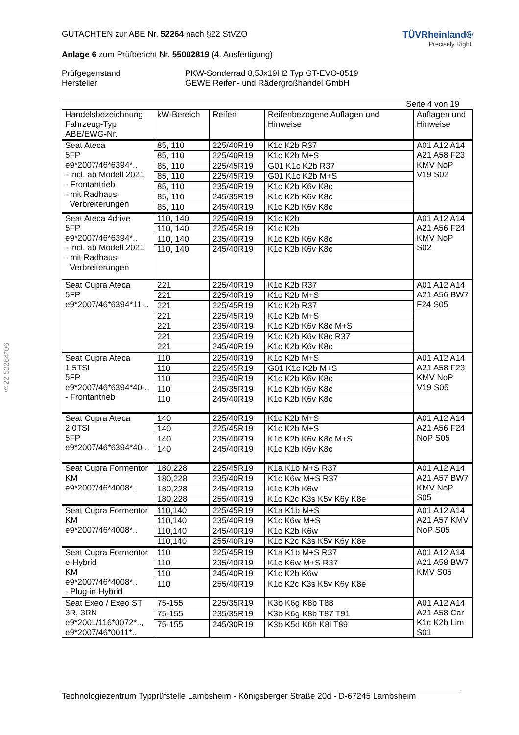§22 52264*06
GUTACHTEN zur ABE Nr. 52264 nach §22 StVZO
Anlage 6 zum Prüfbericht Nr. 55002819 (4. Ausfertigung)
TÜVRheinland®
Precisely Right.
Prüfgegenstand PKW-Sonderrad 8,5Jx19H2 Typ GT-EVO-8519 Hersteller GEWE Reifen- und Rädergroßhandel GmbH
Seite 4 von 19
| Handelsbezeichnung Fahrzeug-Typ ABE/EWG-Nr. | kW-Bereich | Reifen | Reifenbezogene Auflagen und Hinweise | Auflagen und Hinweise |
| --- | --- | --- | --- | --- |
| Seat Ateca 5FP e9*2007/46*6394*.. - incl. ab Modell 2021 - Frontantrieb - mit Radhaus- Verbreiterungen | 85, 110 | 225/40R19 | K1c K2b R37 | A01 A12 A14 A21 A58 F23 KMV NoP V19 S02 |
| | 85, 110 | 225/40R19 | K1c K2b M+S | |
| | 85, 110 | 225/45R19 | G01 K1c K2b R37 | |
| | 85, 110 | 225/45R19 | G01 K1c K2b M+S | |
| | 85, 110 | 235/40R19 | K1c K2b K6v K8c | |
| | 85, 110 | 245/35R19 | K1c K2b K6v K8c | |
| | 85, 110 | 245/40R19 | K1c K2b K6v K8c | |
| Seat Ateca 4drive 5FP e9*2007/46*6394*.. - incl. ab Modell 2021 - mit Radhaus- Verbreiterungen | 110, 140 | 225/40R19 | K1c K2b | A01 A12 A14 A21 A56 F24 KMV NoP S02 |
| | 110, 140 | 225/45R19 | K1c K2b | |
| | 110, 140 | 235/40R19 | K1c K2b K6v K8c | |
| | 110, 140 | 245/40R19 | K1c K2b K6v K8c | |
| Seat Cupra Ateca 5FP e9*2007/46*6394*11-.. | 221 | 225/40R19 | K1c K2b R37 | A01 A12 A14 A21 A56 BW7 F24 S05 |
| | 221 | 225/40R19 | K1c K2b M+S | |
| | 221 | 225/45R19 | K1c K2b R37 | |
| | 221 | 225/45R19 | K1c K2b M+S | |
| | 221 | 235/40R19 | K1c K2b K6v K8c M+S | |
| | 221 | 235/40R19 | K1c K2b K6v K8c R37 | |
| | 221 | 245/40R19 | K1c K2b K6v K8c | |
| Seat Cupra Ateca 1,5TSI 5FP e9*2007/46*6394*40-.. - Frontantrieb | 110 | 225/40R19 | K1c K2b M+S | A01 A12 A14 A21 A58 F23 KMV NoP V19 S05 |
| | 110 | 225/45R19 | G01 K1c K2b M+S | |
| | 110 | 235/40R19 | K1c K2b K6v K8c | |
| | 110 | 245/35R19 | K1c K2b K6v K8c | |
| | 110 | 245/40R19 | K1c K2b K6v K8c | |
| Seat Cupra Ateca 2,0TSI 5FP e9*2007/46*6394*40-.. | 140 | 225/40R19 | K1c K2b M+S | A01 A12 A14 A21 A56 F24 NoP S05 |
| | 140 | 225/45R19 | K1c K2b M+S | |
| | 140 | 235/40R19 | K1c K2b K6v K8c M+S | |
| | 140 | 245/40R19 | K1c K2b K6v K8c | |
| Seat Cupra Formentor KM e9*2007/46*4008*.. | 180,228 | 225/45R19 | K1a K1b M+S R37 | A01 A12 A14 A21 A57 BW7 KMV NoP S05 |
| | 180,228 | 235/40R19 | K1c K6w M+S R37 | |
| | 180,228 | 245/40R19 | K1c K2b K6w | |
| | 180,228 | 255/40R19 | K1c K2c K3s K5v K6y K8e | |
| Seat Cupra Formentor KM e9*2007/46*4008*.. | 110,140 | 225/45R19 | K1a K1b M+S | A01 A12 A14 A21 A57 KMV NoP S05 |
| | 110,140 | 235/40R19 | K1c K6w M+S | |
| | 110,140 | 245/40R19 | K1c K2b K6w | |
| | 110,140 | 255/40R19 | K1c K2c K3s K5v K6y K8e | |
| Seat Cupra Formentor e-Hybrid KM e9*2007/46*4008*.. - Plug-in Hybrid | 110 | 225/45R19 | K1a K1b M+S R37 | A01 A12 A14 A21 A58 BW7 KMV S05 |
| | 110 | 235/40R19 | K1c K6w M+S R37 | |
| | 110 | 245/40R19 | K1c K2b K6w | |
| | 110 | 255/40R19 | K1c K2c K3s K5v K6y K8e | |
| Seat Exeo / Exeo ST 3R, 3RN e9*2001/116*0072*.., e9*2007/46*0011*.. | 75-155 | 225/35R19 | K3b K6g K8b T88 | A01 A12 A14 A21 A58 Car K1c K2b Lim S01 |
| | 75-155 | 235/35R19 | K3b K6g K8b T87 T91 | |
| | 75-155 | 245/30R19 | K3b K5d K6h K8l T89 | |
Technologiezentrum Typprüfstelle Lambsheim - Königsberger Straße 20d - D-67245 Lambsheim